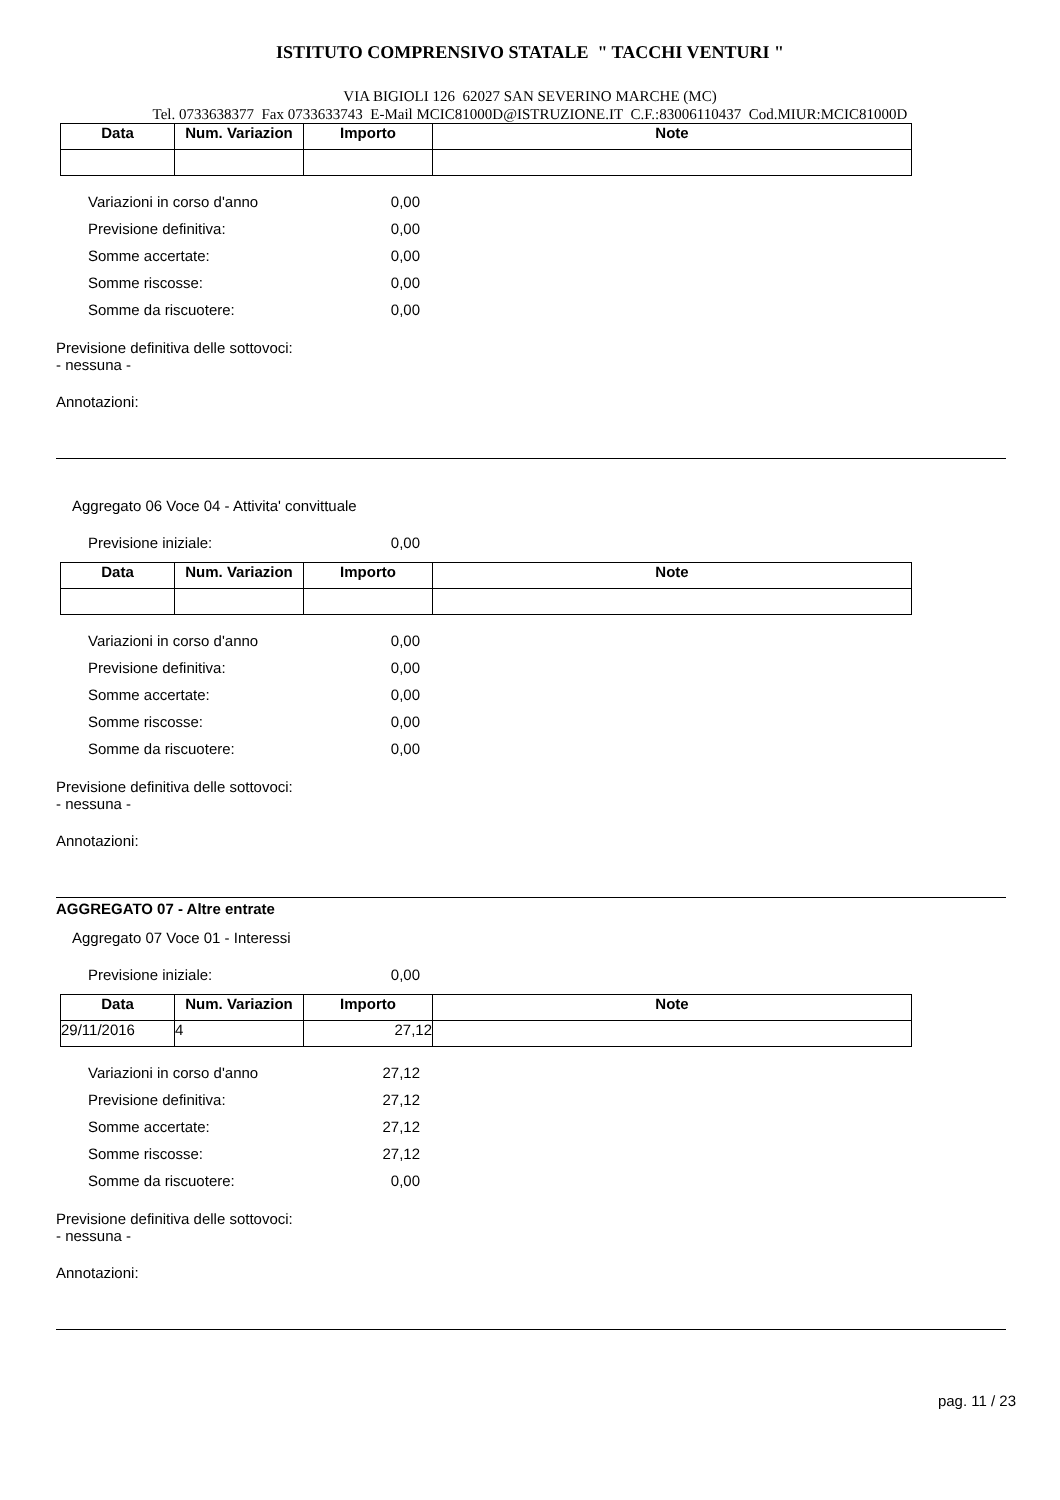ISTITUTO COMPRENSIVO STATALE " TACCHI VENTURI "
VIA BIGIOLI 126 62027 SAN SEVERINO MARCHE (MC)
Tel. 0733638377 Fax 0733633743 E-Mail MCIC81000D@ISTRUZIONE.IT C.F.:83006110437 Cod.MIUR:MCIC81000D
| Data | Num. Variazion | Importo | Note |
| --- | --- | --- | --- |
Variazioni in corso d'anno 0,00
Previsione definitiva: 0,00
Somme accertate: 0,00
Somme riscosse: 0,00
Somme da riscuotere: 0,00
Previsione definitiva delle sottovoci:
- nessuna -
Annotazioni:
Aggregato 06 Voce 04 - Attivita' convittuale
Previsione iniziale: 0,00
| Data | Num. Variazion | Importo | Note |
| --- | --- | --- | --- |
Variazioni in corso d'anno 0,00
Previsione definitiva: 0,00
Somme accertate: 0,00
Somme riscosse: 0,00
Somme da riscuotere: 0,00
Previsione definitiva delle sottovoci:
- nessuna -
Annotazioni:
AGGREGATO 07 - Altre entrate
Aggregato 07 Voce 01 - Interessi
Previsione iniziale: 0,00
| Data | Num. Variazion | Importo | Note |
| --- | --- | --- | --- |
| 29/11/2016 | 4 | 27,12 | |
Variazioni in corso d'anno 27,12
Previsione definitiva: 27,12
Somme accertate: 27,12
Somme riscosse: 27,12
Somme da riscuotere: 0,00
Previsione definitiva delle sottovoci:
- nessuna -
Annotazioni:
pag. 11 / 23